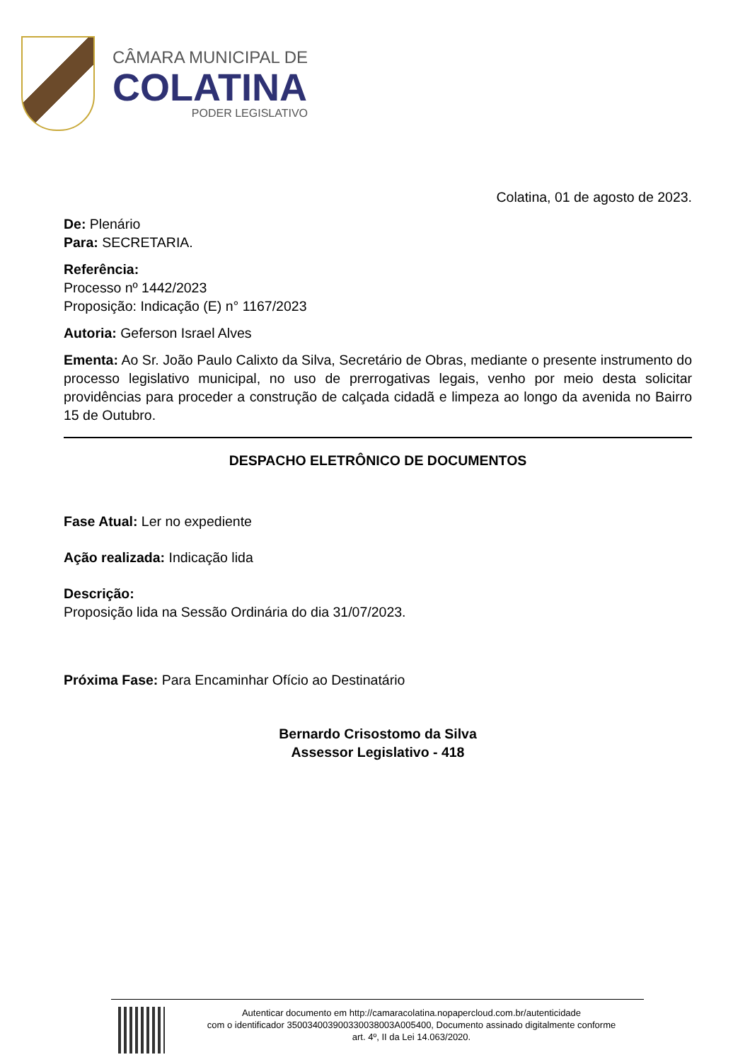CÂMARA MUNICIPAL DE
COLATINA
PODER LEGISLATIVO
Colatina, 01 de agosto de 2023.
De: Plenário
Para: SECRETARIA.
Referência:
Processo nº 1442/2023
Proposição: Indicação (E) n° 1167/2023
Autoria: Geferson Israel Alves
Ementa: Ao Sr. João Paulo Calixto da Silva, Secretário de Obras, mediante o presente instrumento do processo legislativo municipal, no uso de prerrogativas legais, venho por meio desta solicitar providências para proceder a construção de calçada cidadã e limpeza ao longo da avenida no Bairro 15 de Outubro.
DESPACHO ELETRÔNICO DE DOCUMENTOS
Fase Atual: Ler no expediente
Ação realizada: Indicação lida
Descrição:
Proposição lida na Sessão Ordinária do dia 31/07/2023.
Próxima Fase: Para Encaminhar Ofício ao Destinatário
Bernardo Crisostomo da Silva
Assessor Legislativo - 418
Autenticar documento em http://camaracolatina.nopapercloud.com.br/autenticidade
com o identificador 350034003900330038003A005400, Documento assinado digitalmente conforme
art. 4º, II da Lei 14.063/2020.